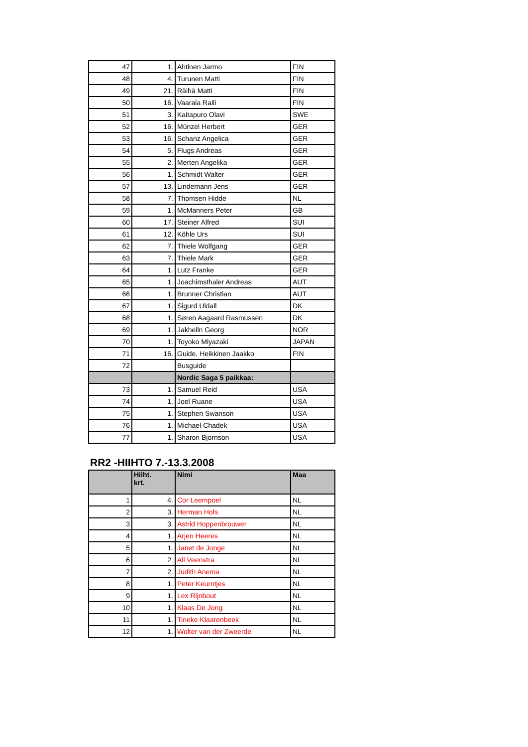| 47 | 1. | Ahtinen Jarmo | FIN |
| 48 | 4. | Turunen Matti | FIN |
| 49 | 21. | Räihä Matti | FIN |
| 50 | 16. | Vaarala Raili | FIN |
| 51 | 3. | Kaitapuro Olavi | SWE |
| 52 | 16. | Münzel Herbert | GER |
| 53 | 16. | Schanz Angelica | GER |
| 54 | 5. | Flugs Andreas | GER |
| 55 | 2. | Merten Angelika | GER |
| 56 | 1. | Schmidt Walter | GER |
| 57 | 13. | Lindemann Jens | GER |
| 58 | 7. | Thomsen Hidde | NL |
| 59 | 1. | McManners Peter | GB |
| 60 | 17. | Steiner Alfred | SUI |
| 61 | 12. | Köhle Urs | SUI |
| 62 | 7. | Thiele Wolfgang | GER |
| 63 | 7. | Thiele Mark | GER |
| 64 | 1. | Lutz Franke | GER |
| 65 | 1. | Joachimsthaler Andreas | AUT |
| 66 | 1. | Brunner Christian | AUT |
| 67 | 1. | Sigurd Uldall | DK |
| 68 | 1. | Søren Aagaard Rasmussen | DK |
| 69 | 1. | Jakhelln Georg | NOR |
| 70 | 1. | Toyoko Miyazaki | JAPAN |
| 71 | 16. | Guide, Heikkinen Jaakko | FIN |
| 72 | | Busguide | |
| | | Nordic Saga 5 paikkaa: | |
| 73 | 1. | Samuel Reid | USA |
| 74 | 1. | Joel Ruane | USA |
| 75 | 1. | Stephen Swanson | USA |
| 76 | 1. | Michael Chadek | USA |
| 77 | 1. | Sharon Bjornson | USA |
RR2 -HIIHTO 7.-13.3.2008
| | Hiiht. krt. | Nimi | Maa |
| --- | --- | --- | --- |
| 1 | 4. | Cor Leempoel | NL |
| 2 | 3. | Herman Hofs | NL |
| 3 | 3. | Astrid Hoppenbrouwer | NL |
| 4 | 1. | Arjen Heeres | NL |
| 5 | 1. | Janet de Jonge | NL |
| 6 | 2. | Ali Veenstra | NL |
| 7 | 2. | Judith Anema | NL |
| 8 | 1. | Peter Keurntjes | NL |
| 9 | 1. | Lex Rijnbout | NL |
| 10 | 1. | Klaas De Jong | NL |
| 11 | 1. | Tineke Klaarenbeek | NL |
| 12 | 1. | Wolter van der Zweerde | NL |